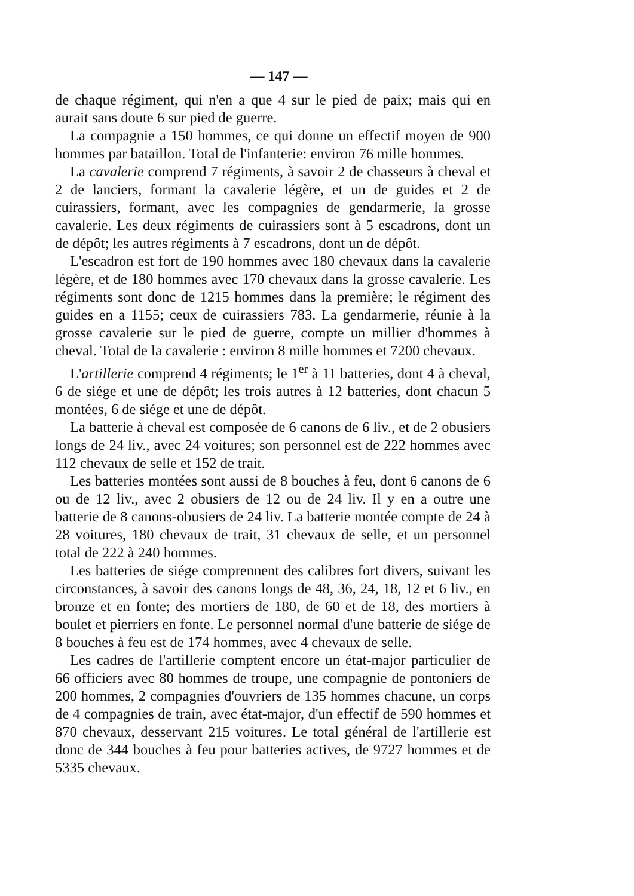— 147 —
de chaque régiment, qui n'en a que 4 sur le pied de paix; mais qui en aurait sans doute 6 sur pied de guerre.
La compagnie a 150 hommes, ce qui donne un effectif moyen de 900 hommes par bataillon. Total de l'infanterie: environ 76 mille hommes.
La cavalerie comprend 7 régiments, à savoir 2 de chasseurs à cheval et 2 de lanciers, formant la cavalerie légère, et un de guides et 2 de cuirassiers, formant, avec les compagnies de gendarmerie, la grosse cavalerie. Les deux régiments de cuirassiers sont à 5 escadrons, dont un de dépôt; les autres régiments à 7 escadrons, dont un de dépôt.
L'escadron est fort de 190 hommes avec 180 chevaux dans la cavalerie légère, et de 180 hommes avec 170 chevaux dans la grosse cavalerie. Les régiments sont donc de 1215 hommes dans la première; le régiment des guides en a 1155; ceux de cuirassiers 783. La gendarmerie, réunie à la grosse cavalerie sur le pied de guerre, compte un millier d'hommes à cheval. Total de la cavalerie : environ 8 mille hommes et 7200 chevaux.
L'artillerie comprend 4 régiments; le 1<sup>er</sup> à 11 batteries, dont 4 à cheval, 6 de siége et une de dépôt; les trois autres à 12 batteries, dont chacun 5 montées, 6 de siége et une de dépôt.
La batterie à cheval est composée de 6 canons de 6 liv., et de 2 obusiers longs de 24 liv., avec 24 voitures; son personnel est de 222 hommes avec 112 chevaux de selle et 152 de trait.
Les batteries montées sont aussi de 8 bouches à feu, dont 6 canons de 6 ou de 12 liv., avec 2 obusiers de 12 ou de 24 liv. Il y en a outre une batterie de 8 canons-obusiers de 24 liv. La batterie montée compte de 24 à 28 voitures, 180 chevaux de trait, 31 chevaux de selle, et un personnel total de 222 à 240 hommes.
Les batteries de siége comprennent des calibres fort divers, suivant les circonstances, à savoir des canons longs de 48, 36, 24, 18, 12 et 6 liv., en bronze et en fonte; des mortiers de 180, de 60 et de 18, des mortiers à boulet et pierriers en fonte. Le personnel normal d'une batterie de siége de 8 bouches à feu est de 174 hommes, avec 4 chevaux de selle.
Les cadres de l'artillerie comptent encore un état-major particulier de 66 officiers avec 80 hommes de troupe, une compagnie de pontoniers de 200 hommes, 2 compagnies d'ouvriers de 135 hommes chacune, un corps de 4 compagnies de train, avec état-major, d'un effectif de 590 hommes et 870 chevaux, desservant 215 voitures. Le total général de l'artillerie est donc de 344 bouches à feu pour batteries actives, de 9727 hommes et de 5335 chevaux.